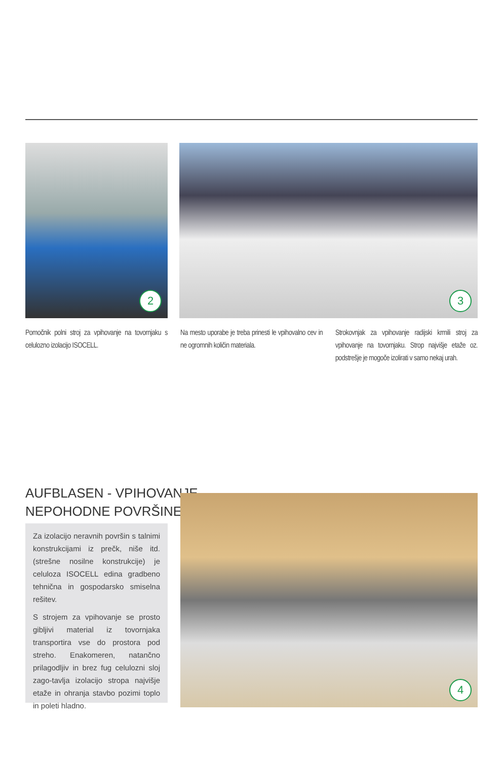2 3
Pomočnik polni stroj za vpihovanje na tovornjaku s celulozno izolacijo ISOCELL.
Na mesto uporabe je treba prinesti le vpihovalno cev in ne ogromnih količin materiala.
Strokovnjak za vpihovanje radijski krmili stroj za vpihovanje na tovornjaku. Strop najvišje etaže oz. podstrešje je mogoče izolirati v samo nekaj urah.
AUFBLASEN - VPIHOVANJE -
NEPOHODNE POVRŠINE
Za izolacijo neravnih površin s talnimi konstrukcijami iz prečk, niše itd. (strešne nosilne konstrukcije) je celuloza ISOCELL edina gradbeno tehnična in gospodarsko smiselna rešitev.
S strojem za vpihovanje se prosto gibljivi material iz tovornjaka transportira vse do prostora pod streho. Enakomeren, natančno prilagodljiv in brez fug celulozni sloj zago-tavlja izolacijo stropa najvišje etaže in ohranja stavbo pozimi toplo in poleti hladno.
4